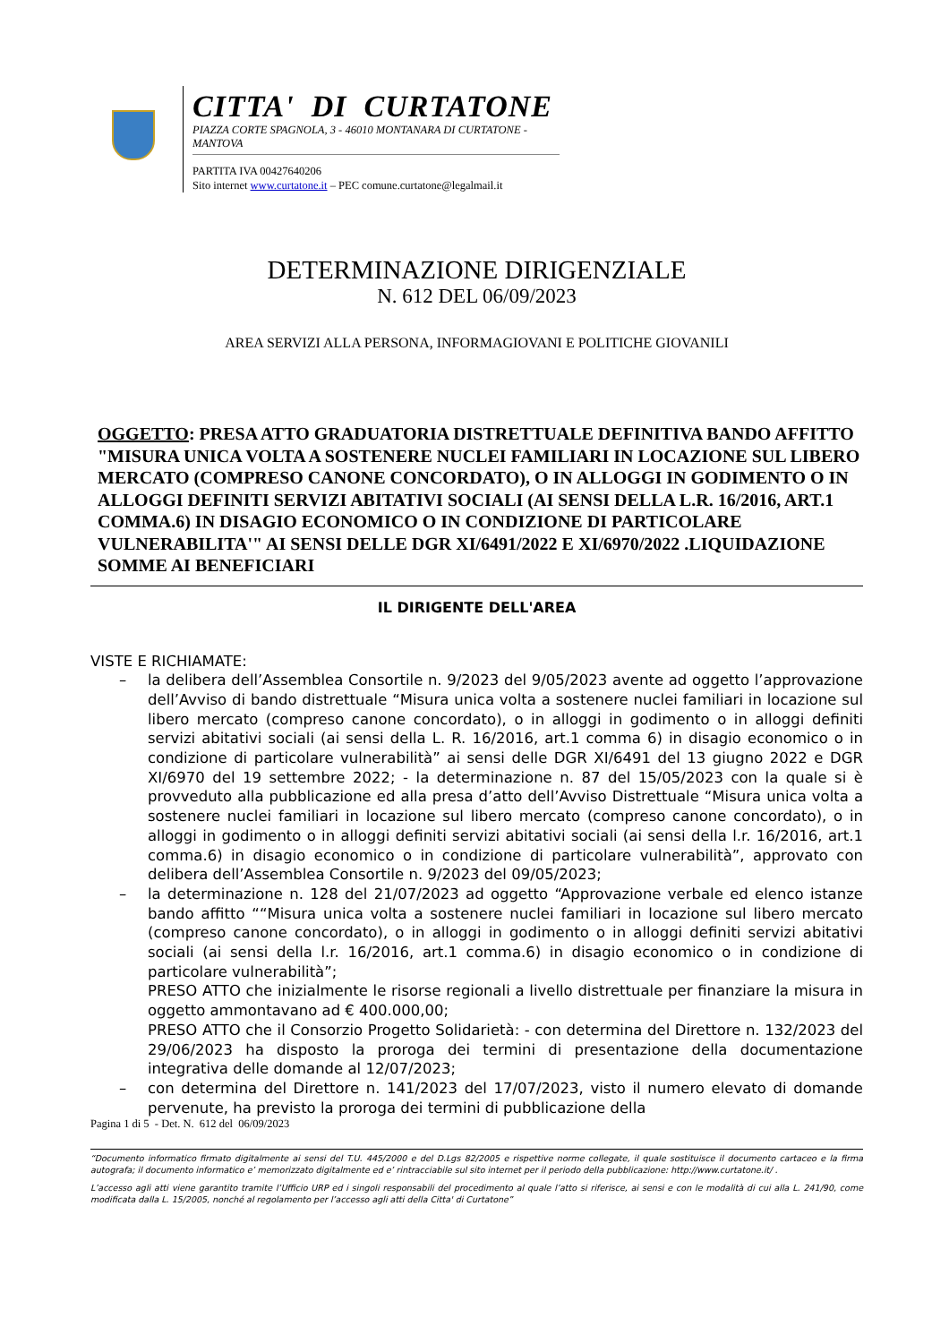CITTA' DI CURTATONE
PIAZZA CORTE SPAGNOLA, 3 - 46010 MONTANARA DI CURTATONE - MANTOVA
PARTITA IVA 00427640206
Sito internet www.curtatone.it – PEC comune.curtatone@legalmail.it
DETERMINAZIONE DIRIGENZIALE
N. 612 DEL 06/09/2023
AREA SERVIZI ALLA PERSONA, INFORMAGIOVANI E POLITICHE GIOVANILI
OGGETTO: PRESA ATTO GRADUATORIA DISTRETTUALE DEFINITIVA BANDO AFFITTO "MISURA UNICA VOLTA A SOSTENERE NUCLEI FAMILIARI IN LOCAZIONE SUL LIBERO MERCATO (COMPRESO CANONE CONCORDATO), O IN ALLOGGI IN GODIMENTO O IN ALLOGGI DEFINITI SERVIZI ABITATIVI SOCIALI (AI SENSI DELLA L.R. 16/2016, ART.1 COMMA.6) IN DISAGIO ECONOMICO O IN CONDIZIONE DI PARTICOLARE VULNERABILITA'" AI SENSI DELLE DGR XI/6491/2022 E XI/6970/2022 .LIQUIDAZIONE SOMME AI BENEFICIARI
IL DIRIGENTE DELL'AREA
VISTE E RICHIAMATE:
– la delibera dell’Assemblea Consortile n. 9/2023 del 9/05/2023 avente ad oggetto l’approvazione dell’Avviso di bando distrettuale “Misura unica volta a sostenere nuclei familiari in locazione sul libero mercato (compreso canone concordato), o in alloggi in godimento o in alloggi definiti servizi abitativi sociali (ai sensi della L. R. 16/2016, art.1 comma 6) in disagio economico o in condizione di particolare vulnerabilità” ai sensi delle DGR XI/6491 del 13 giugno 2022 e DGR XI/6970 del 19 settembre 2022; - la determinazione n. 87 del 15/05/2023 con la quale si è provveduto alla pubblicazione ed alla presa d’atto dell’Avviso Distrettuale “Misura unica volta a sostenere nuclei familiari in locazione sul libero mercato (compreso canone concordato), o in alloggi in godimento o in alloggi definiti servizi abitativi sociali (ai sensi della l.r. 16/2016, art.1 comma.6) in disagio economico o in condizione di particolare vulnerabilità”, approvato con delibera dell’Assemblea Consortile n. 9/2023 del 09/05/2023;
– la determinazione n. 128 del 21/07/2023 ad oggetto “Approvazione verbale ed elenco istanze bando affitto ““Misura unica volta a sostenere nuclei familiari in locazione sul libero mercato (compreso canone concordato), o in alloggi in godimento o in alloggi definiti servizi abitativi sociali (ai sensi della l.r. 16/2016, art.1 comma.6) in disagio economico o in condizione di particolare vulnerabilità”;
PRESO ATTO che inizialmente le risorse regionali a livello distrettuale per finanziare la misura in oggetto ammontavano ad € 400.000,00;
PRESO ATTO che il Consorzio Progetto Solidarietà: - con determina del Direttore n. 132/2023 del 29/06/2023 ha disposto la proroga dei termini di presentazione della documentazione integrativa delle domande al 12/07/2023;
– con determina del Direttore n. 141/2023 del 17/07/2023, visto il numero elevato di domande pervenute, ha previsto la proroga dei termini di pubblicazione della
Pagina 1 di 5 - Det. N. 612 del 06/09/2023
“Documento informatico firmato digitalmente ai sensi del T.U. 445/2000 e del D.Lgs 82/2005 e rispettive norme collegate, il quale sostituisce il documento cartaceo e la firma autografa; il documento informatico e’ memorizzato digitalmente ed e’ rintracciabile sul sito internet per il periodo della pubblicazione: http://www.curtatone.it/ .
L’accesso agli atti viene garantito tramite l’Ufficio URP ed i singoli responsabili del procedimento al quale l’atto si riferisce, ai sensi e con le modalità di cui alla L. 241/90, come modificata dalla L. 15/2005, nonché al regolamento per l’accesso agli atti della Citta' di Curtatone”